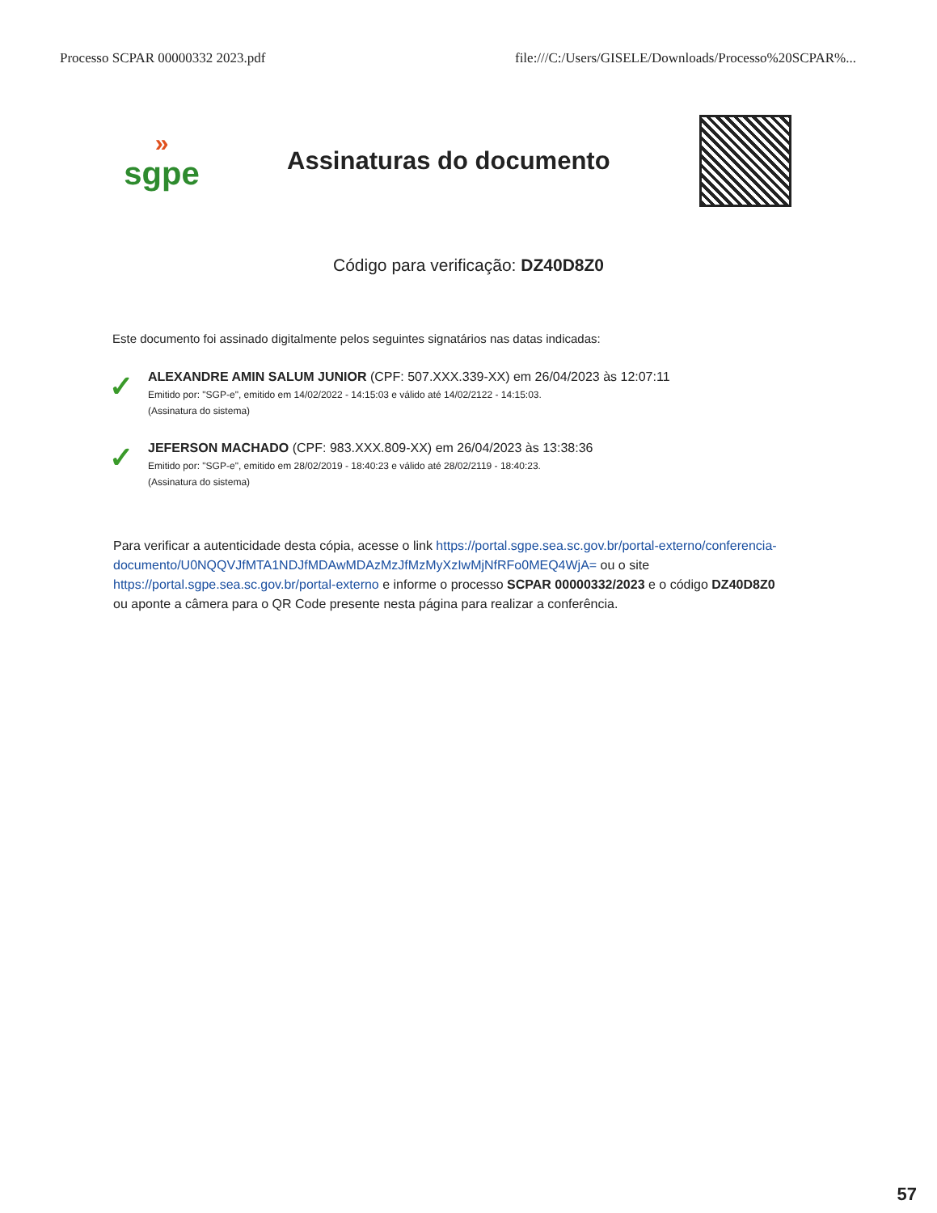Processo SCPAR 00000332 2023.pdf file:///C:/Users/GISELE/Downloads/Processo%20SCPAR%...
»
sgpe
Assinaturas do documento
Código para verificação: DZ40D8Z0
Este documento foi assinado digitalmente pelos seguintes signatários nas datas indicadas:
✓
ALEXANDRE AMIN SALUM JUNIOR (CPF: 507.XXX.339-XX) em 26/04/2023 às 12:07:11
Emitido por: "SGP-e", emitido em 14/02/2022 - 14:15:03 e válido até 14/02/2122 - 14:15:03.
(Assinatura do sistema)
✓
JEFERSON MACHADO (CPF: 983.XXX.809-XX) em 26/04/2023 às 13:38:36
Emitido por: "SGP-e", emitido em 28/02/2019 - 18:40:23 e válido até 28/02/2119 - 18:40:23.
(Assinatura do sistema)
Para verificar a autenticidade desta cópia, acesse o link https://portal.sgpe.sea.sc.gov.br/portal-externo/conferencia-documento/U0NQQVJfMTA1NDJfMDAwMDAzMzJfMzMyXzIwMjNfRFo0MEQ4WjA= ou o site https://portal.sgpe.sea.sc.gov.br/portal-externo e informe o processo SCPAR 00000332/2023 e o código DZ40D8Z0 ou aponte a câmera para o QR Code presente nesta página para realizar a conferência.
57